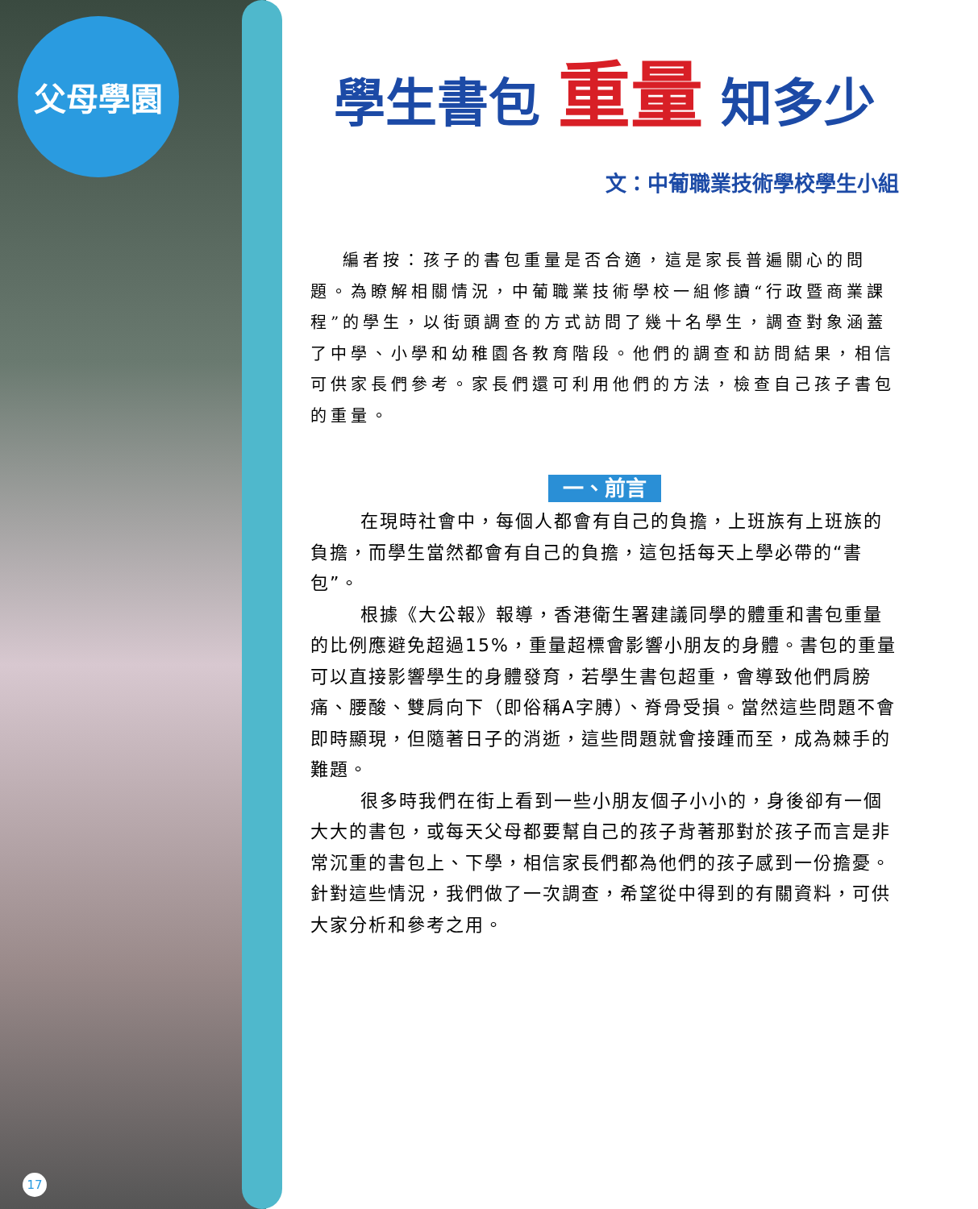父母學園
17
學生書包 重量 知多少
文：中葡職業技術學校學生小組
編者按：孩子的書包重量是否合適，這是家長普遍關心的問題。為瞭解相關情況，中葡職業技術學校一組修讀“行政暨商業課程”的學生，以街頭調查的方式訪問了幾十名學生，調查對象涵蓋了中學、小學和幼稚園各教育階段。他們的調查和訪問結果，相信可供家長們參考。家長們還可利用他們的方法，檢查自己孩子書包的重量。
一、前言
在現時社會中，每個人都會有自己的負擔，上班族有上班族的負擔，而學生當然都會有自己的負擔，這包括每天上學必帶的“書包”。
根據《大公報》報導，香港衛生署建議同學的體重和書包重量的比例應避免超過15%，重量超標會影響小朋友的身體。書包的重量可以直接影響學生的身體發育，若學生書包超重，會導致他們肩膀痛、腰酸、雙肩向下（即俗稱A字膊）、脊骨受損。當然這些問題不會即時顯現，但隨著日子的消逝，這些問題就會接踵而至，成為棘手的難題。
很多時我們在街上看到一些小朋友個子小小的，身後卻有一個大大的書包，或每天父母都要幫自己的孩子背著那對於孩子而言是非常沉重的書包上、下學，相信家長們都為他們的孩子感到一份擔憂。針對這些情況，我們做了一次調查，希望從中得到的有關資料，可供大家分析和參考之用。